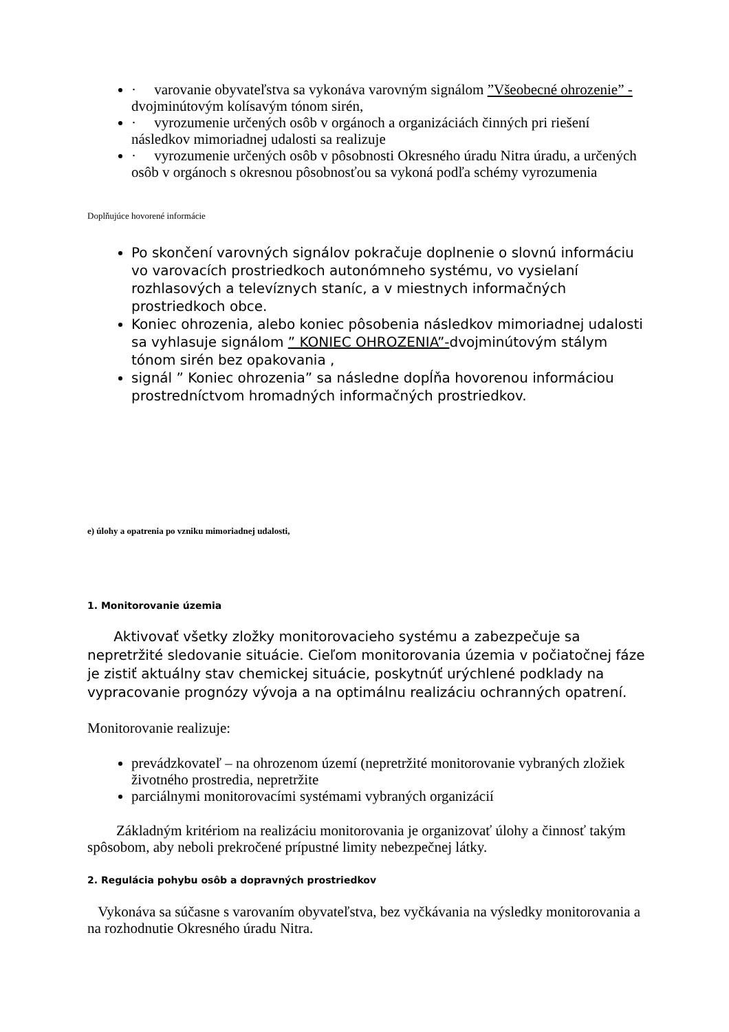· varovanie obyvateľstva sa vykonáva varovným signálom ”Všeobecné ohrozenie” - dvojminútovým kolísavým tónom sirén,
· vyrozumenie určených osôb v orgánoch a organizáciách činných pri riešení následkov mimoriadnej udalosti sa realizuje
· vyrozumenie určených osôb v pôsobnosti Okresného úradu Nitra úradu, a určených osôb v orgánoch s okresnou pôsobnosťou sa vykoná podľa schémy vyrozumenia
Doplňujúce hovorené informácie
Po skončení varovných signálov pokračuje doplnenie o slovnú informáciu vo varovacích prostriedkoch autonómneho systému, vo vysielaní rozhlasových a televíznych staníc, a v miestnych informačných prostriedkoch obce.
Koniec ohrozenia, alebo koniec pôsobenia následkov mimoriadnej udalosti sa vyhlasuje signálom ” KONIEC OHROZENIA”-dvojminútovým stálym tónom sirén bez opakovania ,
signál ” Koniec ohrozenia” sa následne dopĺňa hovorenou informáciou prostredníctvom hromadných informačných prostriedkov.
e) úlohy a opatrenia po vzniku mimoriadnej udalosti,
1. Monitorovanie územia
Aktivovať všetky zložky monitorovacieho systému a zabezpečuje sa nepretržité sledovanie situácie. Cieľom monitorovania územia v počiatočnej fáze je zistiť aktuálny stav chemickej situácie, poskytnúť urýchlené podklady na vypracovanie prognózy vývoja a na optimálnu realizáciu ochranných opatrení.
Monitorovanie realizuje:
prevádzkovateľ – na ohrozenom území (nepretržité monitorovanie vybraných zložiek životného prostredia, nepretržite
parciálnymi monitorovacími systémami vybraných organizácií
Základným kritériom na realizáciu monitorovania je organizovať úlohy a činnosť takým spôsobom, aby neboli prekročené prípustné limity nebezpečnej látky.
2. Regulácia pohybu osôb a dopravných prostriedkov
Vykonáva sa súčasne s varovaním obyvateľstva, bez vyčkávania na výsledky monitorovania a na rozhodnutie Okresného úradu Nitra.